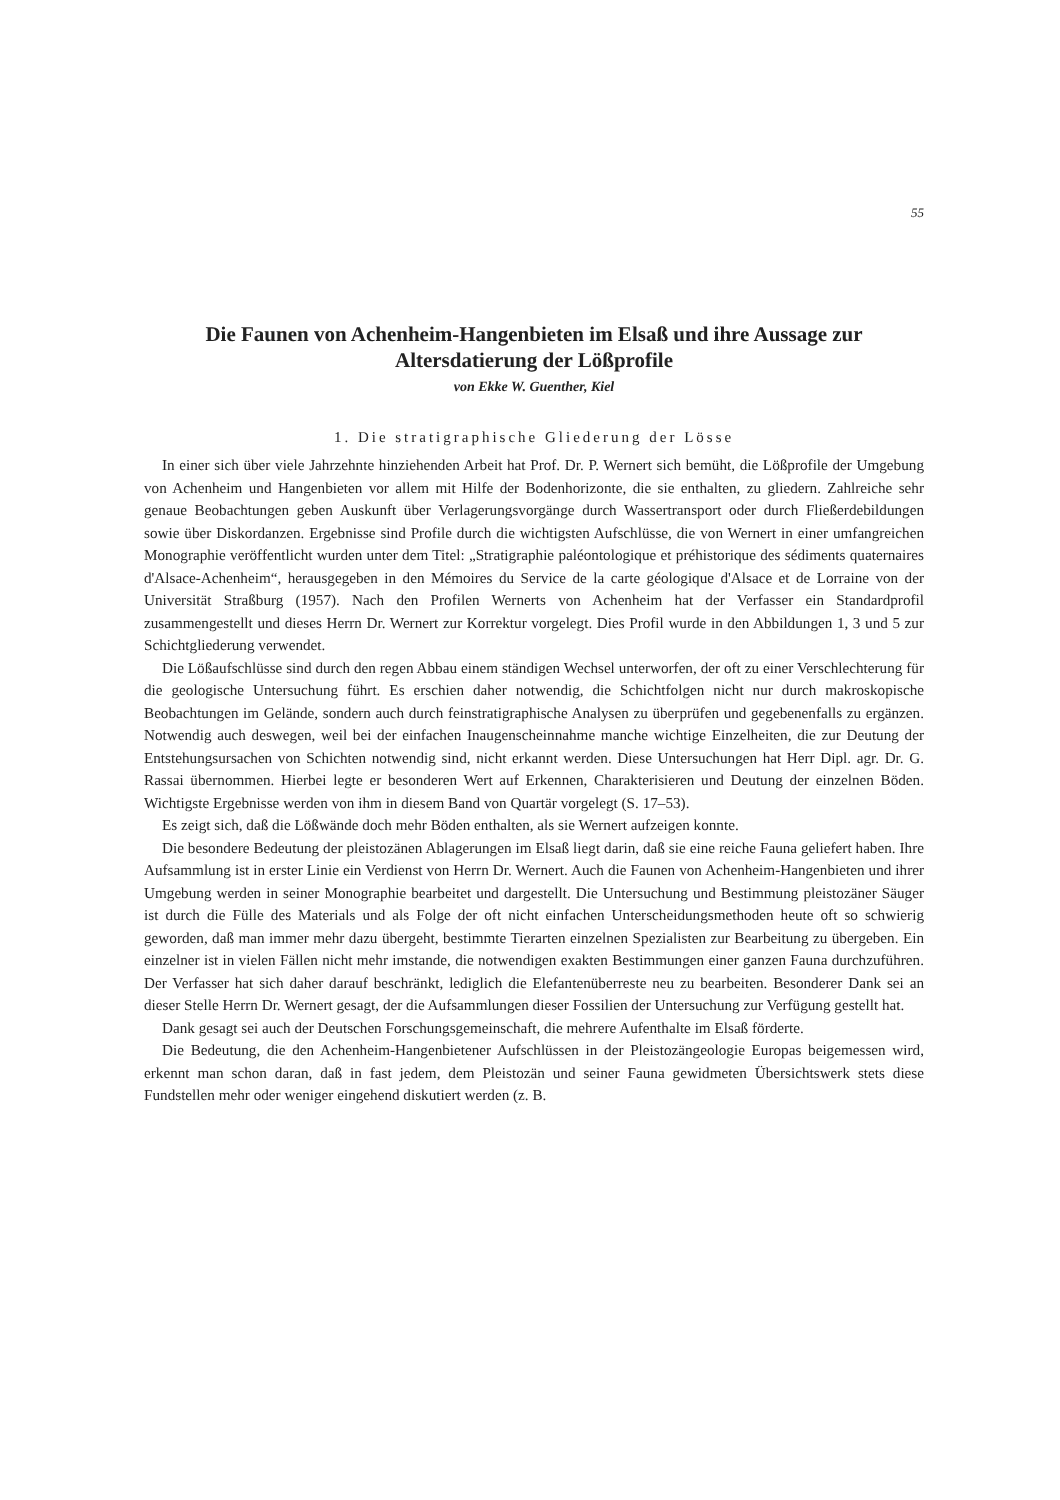55
Die Faunen von Achenheim-Hangenbieten im Elsaß und ihre Aussage zur Altersdatierung der Lößprofile
von Ekke W. Guenther, Kiel
1. Die stratigraphische Gliederung der Lösse
In einer sich über viele Jahrzehnte hinziehenden Arbeit hat Prof. Dr. P. Wernert sich bemüht, die Lößprofile der Umgebung von Achenheim und Hangenbieten vor allem mit Hilfe der Bodenhorizonte, die sie enthalten, zu gliedern. Zahlreiche sehr genaue Beobachtungen geben Auskunft über Verlagerungsvorgänge durch Wassertransport oder durch Fließerdebildungen sowie über Diskordanzen. Ergebnisse sind Profile durch die wichtigsten Aufschlüsse, die von Wernert in einer umfangreichen Monographie veröffentlicht wurden unter dem Titel: „Stratigraphie paléontologique et préhistorique des sédiments quaternaires d'Alsace-Achenheim“, herausgegeben in den Mémoires du Service de la carte géologique d'Alsace et de Lorraine von der Universität Straßburg (1957). Nach den Profilen Wernerts von Achenheim hat der Verfasser ein Standardprofil zusammengestellt und dieses Herrn Dr. Wernert zur Korrektur vorgelegt. Dies Profil wurde in den Abbildungen 1, 3 und 5 zur Schichtgliederung verwendet.
Die Lößaufschlüsse sind durch den regen Abbau einem ständigen Wechsel unterworfen, der oft zu einer Verschlechterung für die geologische Untersuchung führt. Es erschien daher notwendig, die Schichtfolgen nicht nur durch makroskopische Beobachtungen im Gelände, sondern auch durch feinstratigraphische Analysen zu überprüfen und gegebenenfalls zu ergänzen. Notwendig auch deswegen, weil bei der einfachen Inaugenscheinnahme manche wichtige Einzelheiten, die zur Deutung der Entstehungsursachen von Schichten notwendig sind, nicht erkannt werden. Diese Untersuchungen hat Herr Dipl. agr. Dr. G. Rassai übernommen. Hierbei legte er besonderen Wert auf Erkennen, Charakterisieren und Deutung der einzelnen Böden. Wichtigste Ergebnisse werden von ihm in diesem Band von Quartär vorgelegt (S. 17–53).
Es zeigt sich, daß die Lößwände doch mehr Böden enthalten, als sie Wernert aufzeigen konnte.
Die besondere Bedeutung der pleistozänen Ablagerungen im Elsaß liegt darin, daß sie eine reiche Fauna geliefert haben. Ihre Aufsammlung ist in erster Linie ein Verdienst von Herrn Dr. Wernert. Auch die Faunen von Achenheim-Hangenbieten und ihrer Umgebung werden in seiner Monographie bearbeitet und dargestellt. Die Untersuchung und Bestimmung pleistozäner Säuger ist durch die Fülle des Materials und als Folge der oft nicht einfachen Unterscheidungsmethoden heute oft so schwierig geworden, daß man immer mehr dazu übergeht, bestimmte Tierarten einzelnen Spezialisten zur Bearbeitung zu übergeben. Ein einzelner ist in vielen Fällen nicht mehr imstande, die notwendigen exakten Bestimmungen einer ganzen Fauna durchzuführen. Der Verfasser hat sich daher darauf beschränkt, lediglich die Elefantenüberreste neu zu bearbeiten. Besonderer Dank sei an dieser Stelle Herrn Dr. Wernert gesagt, der die Aufsammlungen dieser Fossilien der Untersuchung zur Verfügung gestellt hat.
Dank gesagt sei auch der Deutschen Forschungsgemeinschaft, die mehrere Aufenthalte im Elsaß förderte.
Die Bedeutung, die den Achenheim-Hangenbietener Aufschlüssen in der Pleistozängeologie Europas beigemessen wird, erkennt man schon daran, daß in fast jedem, dem Pleistozän und seiner Fauna gewidmeten Übersichtswerk stets diese Fundstellen mehr oder weniger eingehend diskutiert werden (z. B.